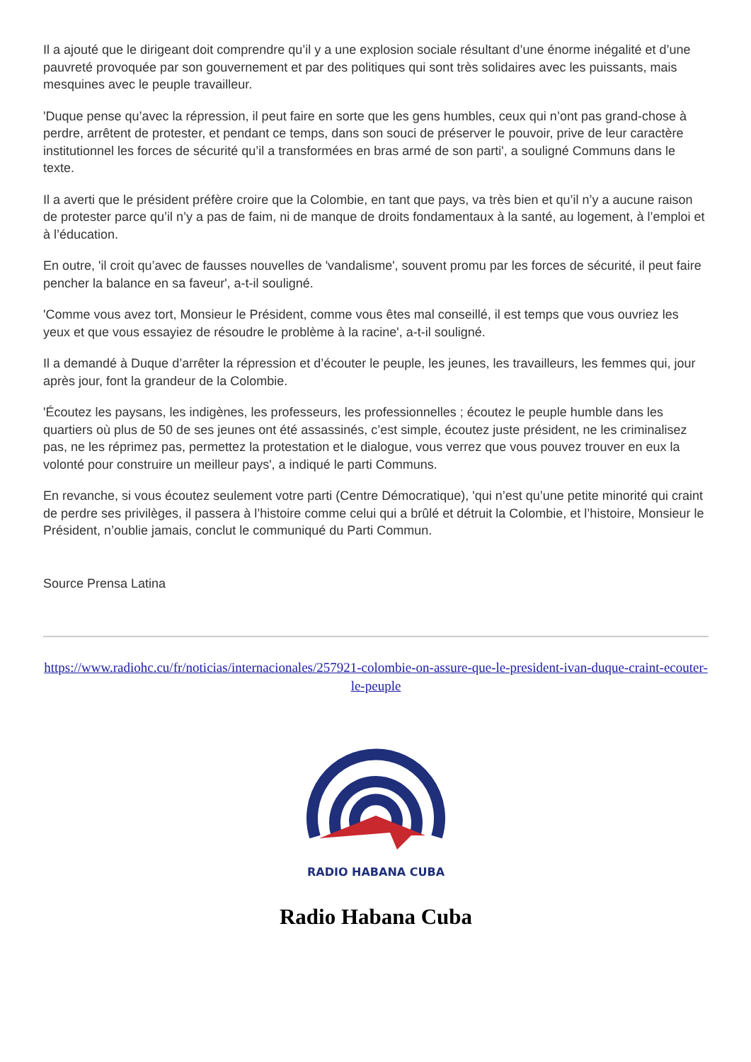Il a ajouté que le dirigeant doit comprendre qu’il y a une explosion sociale résultant d’une énorme inégalité et d’une pauvreté provoquée par son gouvernement et par des politiques qui sont très solidaires avec les puissants, mais mesquines avec le peuple travailleur.
'Duque pense qu’avec la répression, il peut faire en sorte que les gens humbles, ceux qui n’ont pas grand-chose à perdre, arrêtent de protester, et pendant ce temps, dans son souci de préserver le pouvoir, prive de leur caractère institutionnel les forces de sécurité qu’il a transformées en bras armé de son parti', a souligné Communs dans le texte.
Il a averti que le président préfère croire que la Colombie, en tant que pays, va très bien et qu’il n’y a aucune raison de protester parce qu’il n’y a pas de faim, ni de manque de droits fondamentaux à la santé, au logement, à l’emploi et à l’éducation.
En outre, 'il croit qu’avec de fausses nouvelles de 'vandalisme', souvent promu par les forces de sécurité, il peut faire pencher la balance en sa faveur', a-t-il souligné.
'Comme vous avez tort, Monsieur le Président, comme vous êtes mal conseillé, il est temps que vous ouvriez les yeux et que vous essayiez de résoudre le problème à la racine', a-t-il souligné.
Il a demandé à Duque d’arrêter la répression et d’écouter le peuple, les jeunes, les travailleurs, les femmes qui, jour après jour, font la grandeur de la Colombie.
'Écoutez les paysans, les indigènes, les professeurs, les professionnelles ; écoutez le peuple humble dans les quartiers où plus de 50 de ses jeunes ont été assassinés, c’est simple, écoutez juste président, ne les criminalisez pas, ne les réprimez pas, permettez la protestation et le dialogue, vous verrez que vous pouvez trouver en eux la volonté pour construire un meilleur pays', a indiqué le parti Communs.
En revanche, si vous écoutez seulement votre parti (Centre Démocratique), 'qui n’est qu’une petite minorité qui craint de perdre ses privilèges, il passera à l’histoire comme celui qui a brûlé et détruit la Colombie, et l’histoire, Monsieur le Président, n’oublie jamais, conclut le communiqué du Parti Commun.
Source Prensa Latina
https://www.radiohc.cu/fr/noticias/internacionales/257921-colombie-on-assure-que-le-president-ivan-duque-craint-ecouter-le-peuple
RADIO HABANA CUBA
Radio Habana Cuba